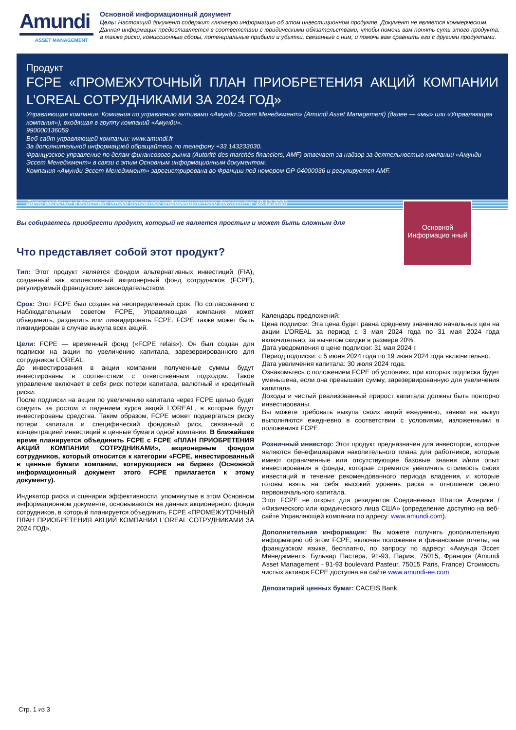Amundi
ASSET MANAGEMENT
Основной информационный документ
Цель: Настоящий документ содержит ключевую информацию об этом инвестиционном продукте. Документ не является коммерческим.
Данная информация предоставляется в соответствии с юридическими обязательствами, чтобы помочь вам понять суть этого продукта, а также риски, комиссионные сборы, потенциальные прибыли и убытки, связанные с ним, и помочь вам сравнить его с другими продуктами.
Продукт
FCPE «ПРОМЕЖУТОЧНЫЙ ПЛАН ПРИОБРЕТЕНИЯ АКЦИЙ КОМПАНИИ L’OREAL СОТРУДНИКАМИ ЗА 2024 ГОД»
Управляющая компания: Компания по управлению активами «Амунди Эссет Менеджмент» (Amundi Asset Management) (далее — «мы» или «Управляющая компания»), входящая в группу компаний «Амунди».
990000136059
Веб-сайт управляющей компании: www.amundi.fr
За дополнительной информацией обращайтесь по телефону +33 143233030.
Французское управление по делам финансового рынка (Autorité des marchés financiers, AMF) отвечает за надзор за деятельностью компании «Амунди Эссет Менеджмент» в связи с этим Основным информационным документом.
Компания «Амунди Эссет Менеджмент» зарегистрирована во Франции под номером GP-04000036 и регулируется AMF.
Дата введения в действие этого основного информационного документа: 18.12.2023
Основной Информацио нный
Вы собираетесь приобрести продукт, который не является простым и может быть сложным для
Что представляет собой этот продукт?
Тип: Этот продукт является фондом альтернативных инвестиций (FIA), созданный как коллективный акционерный фонд сотрудников (FCPE), регулируемый французским законодательством.
Срок: Этот FCPE был создан на неопределенный срок. По согласованию с Наблюдательным советом FCPE, Управляющая компания может объединить, разделить или ликвидировать FCPE. FCPE также может быть ликвидирован в случае выкупа всех акций.
Цели: FCPE — временный фонд («FCPE relais»). Он был создан для подписки на акции по увеличению капитала, зарезервированного для сотрудников L’OREAL.
До инвестирования в акции компании полученные суммы будут инвестированы в соответствии с ответственным подходом. Такое управление включает в себя риск потери капитала, валютный и кредитный риски.
После подписки на акции по увеличению капитала через FCPE целью будет следить за ростом и падением курса акций L’OREAL, в которые будут инвестированы средства. Таким образом, FCPE может подвергаться риску потери капитала и специфический фондовый риск, связанный с концентрацией инвестиций в ценные бумаги одной компании. В ближайшее время планируется объединить FCPE с FCPE «ПЛАН ПРИОБРЕТЕНИЯ АКЦИЙ КОМПАНИИ СОТРУДНИКАМИ», акционерным фондом сотрудников, который относится к категории «FCPE, инвестированный в ценные бумаги компании, котирующиеся на бирже» (Основной информационный документ этого FCPE прилагается к этому документу).
Индикатор риска и сценарии эффективности, упомянутые в этом Основном информационном документе, основываются на данных акционерного фонда сотрудников, в который планируется объединить FCPE «ПРОМЕЖУТОЧНЫЙ ПЛАН ПРИОБРЕТЕНИЯ АКЦИЙ КОМПАНИИ L’OREAL СОТРУДНИКАМИ ЗА 2024 ГОД».
Календарь предложений:
Цена подписки: Эта цена будет равна среднему значению начальных цен на акции L’OREAL за период с 3 мая 2024 года по 31 мая 2024 года включительно, за вычетом скидки в размере 20%.
Дата уведомления о цене подписки: 31 мая 2024 г.
Период подписки: с 5 июня 2024 года по 19 июня 2024 года включительно.
Дата увеличения капитала: 30 июля 2024 года.
Ознакомьтесь с положением FCPE об условиях, при которых подписка будет уменьшена, если она превышает сумму, зарезервированную для увеличения капитала.
Доходы и чистый реализованный прирост капитала должны быть повторно инвестированы.
Вы можете требовать выкупа своих акций ежедневно, заявки на выкуп выполняются ежедневно в соответствии с условиями, изложенными в положениях FCPE.
Розничный инвестор: Этот продукт предназначен для инвесторов, которые являются бенефициарами накопительного плана для работников, которые имеют ограниченные или отсутствующие базовые знания и/или опыт инвестирования в фонды, которые стремятся увеличить стоимость своих инвестиций в течение рекомендованного периода владения, и которые готовы взять на себя высокий уровень риска в отношении своего первоначального капитала.
Этот FCPE не открыт для резидентов Соединенных Штатов Америки / «Физического или юридического лица США» (определение доступно на веб-сайте Управляющей компании по адресу: www.amundi.com).
Дополнительная информация: Вы можете получить дополнительную информацию об этом FCPE, включая положения и финансовые отчеты, на французском языке, бесплатно, по запросу по адресу: «Амунди Эссет Менеджмент», Бульвар Пастера, 91-93, Париж, 75015, Франция (Amundi Asset Management - 91-93 boulevard Pasteur, 75015 Paris, France) Стоимость чистых активов FCPE доступна на сайте www.amundi-ee.com.
Депозитарий ценных бумаг: CACEIS Bank.
Стр. 1 из 3